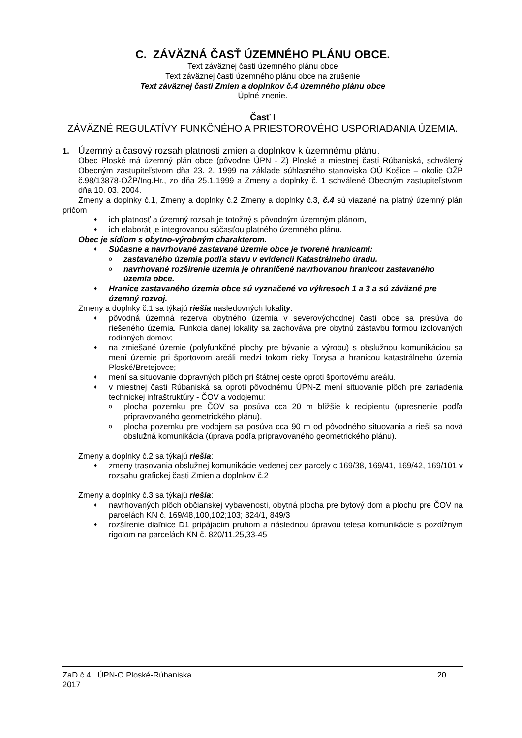C. ZÁVÄZNÁ ČASŤ ÚZEMNÉHO PLÁNU OBCE.
Text záväznej časti územného plánu obce
Text záväznej časti územného plánu obce na zrušenie
Text záväznej časti Zmien a doplnkov č.4 územného plánu obce
Úplné znenie.
Časť I
ZÁVÄZNÉ REGULATÍVY FUNKČNÉHO A PRIESTOROVÉHO USPORIADANIA ÚZEMIA.
1. Územný a časový rozsah platnosti zmien a doplnkov k územnému plánu.
Obec Ploské má územný plán obce (pôvodne ÚPN - Z) Ploské a miestnej časti Rúbaniská, schválený Obecným zastupiteľstvom dňa 23. 2. 1999 na základe súhlasného stanoviska OÚ Košice – okolie OŽP č.98/13878-OŽP/Ing.Hr., zo dňa 25.1.1999 a Zmeny a doplnky č. 1 schválené Obecným zastupiteľstvom dňa 10. 03. 2004.
Zmeny a doplnky č.1, Zmeny a doplnky č.2 Zmeny a doplnky č.3, č.4 sú viazané na platný územný plán pričom
♦ ich platnosť a územný rozsah je totožný s pôvodným územným plánom,
♦ ich elaborát je integrovanou súčasťou platného územného plánu.
Obec je sídlom s obytno-výrobným charakterom.
♦ Súčasne a navrhované zastavané územie obce je tvorené hranicami:
ozastavaného územia podľa stavu v evidencii Katastrálneho úradu.
onavrhované rozšírenie územia je ohraničené navrhovanou hranicou zastavaného územia obce.
♦ Hranice zastavaného územia obce sú vyznačené vo výkresoch 1 a 3 a sú záväzné pre územný rozvoj.
Zmeny a doplnky č.1 sa týkajú riešia nasledovných lokality:
♦ pôvodná územná rezerva obytného územia v severovýchodnej časti obce sa presúva do riešeného územia. Funkcia danej lokality sa zachováva pre obytnú zástavbu formou izolovaných rodinných domov;
♦ na zmiešané územie (polyfunkčné plochy pre bývanie a výrobu) s obslužnou komunikáciou sa mení územie pri športovom areáli medzi tokom rieky Torysa a hranicou katastrálneho územia Ploské/Bretejovce;
♦ mení sa situovanie dopravných plôch pri štátnej ceste oproti športovému areálu.
♦ v miestnej časti Rúbaniská sa oproti pôvodnému ÚPN-Z mení situovanie plôch pre zariadenia technickej infraštruktúry - ČOV a vodojemu:
oplocha pozemku pre ČOV sa posúva cca 20 m bližšie k recipientu (upresnenie podľa pripravovaného geometrického plánu),
oplocha pozemku pre vodojem sa posúva cca 90 m od pôvodného situovania a rieši sa nová obslužná komunikácia (úprava podľa pripravovaného geometrického plánu).
Zmeny a doplnky č.2 sa týkajú riešia:
♦ zmeny trasovania obslužnej komunikácie vedenej cez parcely c.169/38, 169/41, 169/42, 169/101 v rozsahu grafickej časti Zmien a doplnkov č.2
Zmeny a doplnky č.3 sa týkajú riešia:
♦ navrhovaných plôch občianskej vybavenosti, obytná plocha pre bytový dom a plochu pre ČOV na parcelách KN č. 169/48,100,102;103; 824/1, 849/3
♦ rozšírenie diaľnice D1 pripájacim pruhom a následnou úpravou telesa komunikácie s pozdĺžnym rigolom na parcelách KN č. 820/11,25,33-45
ZaD č.4 ÚPN-O Ploské-Rúbaniska
2017 20